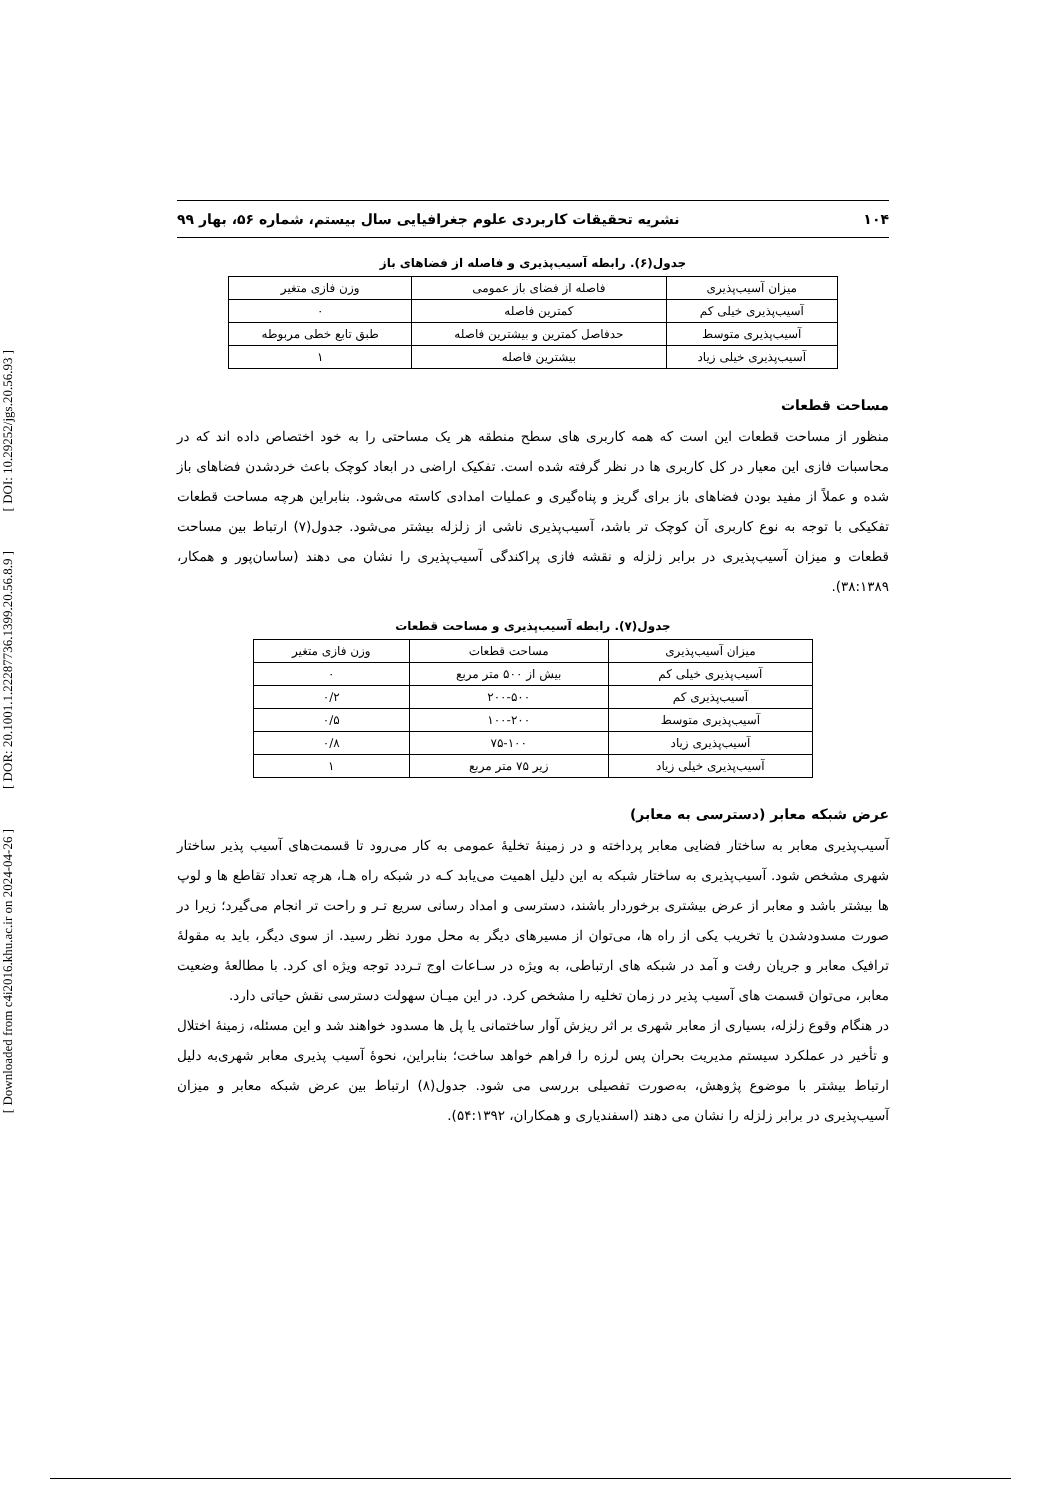[ DOI: 10.29252/jgs.20.56.93 ]
[ DOR: 20.1001.1.22287736.1399.20.56.8.9 ]
[ Downloaded from c4i2016.khu.ac.ir on 2024-04-26 ]
۱۰۴ نشریه تحقیقات کاربردی علوم جغرافیایی سال بیستم، شماره ۵۶، بهار ۹۹
جدول(۶). رابطه آسیب‌پذیری و فاصله از فضاهای باز
| میزان آسیب‌پذیری | فاصله از فضای باز عمومی | وزن فازی متغیر |
| آسیب‌پذیری خیلی کم | کمترین فاصله | ۰ |
| آسیب‌پذیری متوسط | حدفاصل کمترین و بیشترین فاصله | طبق تابع خطی مربوطه |
| آسیب‌پذیری خیلی زیاد | بیشترین فاصله | ۱ |
مساحت قطعات
منظور از مساحت قطعات این است که همه کاربری های سطح منطقه هر یک مساحتی را به خود اختصاص داده اند که در محاسبات فازی این معیار در کل کاربری ها در نظر گرفته شده است. تفکیک اراضی در ابعاد کوچک باعث خردشدن فضاهای باز شده و عملاً از مفید بودن فضاهای باز برای گریز و پناه‌گیری و عملیات امدادی کاسته می‌شود. بنابراین هرچه مساحت قطعات تفکیکی با توجه به نوع کاربری آن کوچک تر باشد، آسیب‌پذیری ناشی از زلزله بیشتر می‌شود. جدول(۷) ارتباط بین مساحت قطعات و میزان آسیب‌پذیری در برابر زلزله و نقشه فازی پراکندگی آسیب‌پذیری را نشان می دهند (ساسان‌پور و همکار، ۳۸:۱۳۸۹).
جدول(۷). رابطه آسیب‌پذیری و مساحت قطعات
| میزان آسیب‌پذیری | مساحت قطعات | وزن فازی متغیر |
| آسیب‌پذیری خیلی کم | بیش از ۵۰۰ متر مربع | ۰ |
| آسیب‌پذیری کم | ۲۰۰-۵۰۰ | ۰/۲ |
| آسیب‌پذیری متوسط | ۱۰۰-۲۰۰ | ۰/۵ |
| آسیب‌پذیری زیاد | ۷۵-۱۰۰ | ۰/۸ |
| آسیب‌پذیری خیلی زیاد | زیر ۷۵ متر مربع | ۱ |
عرض شبکه معابر (دسترسی به معابر)
آسیب‌پذیری معابر به ساختار فضایی معابر پرداخته و در زمینهٔ تخلیهٔ عمومی به کار می‌رود تا قسمت‌های آسیب پذیر ساختار شهری مشخص شود. آسیب‌پذیری به ساختار شبکه به این دلیل اهمیت می‌یابد کـه در شبکه راه هـا، هرچه تعداد تقاطع ها و لوپ ها بیشتر باشد و معابر از عرض بیشتری برخوردار باشند، دسترسی و امداد رسانی سریع تـر و راحت تر انجام می‌گیرد؛ زیرا در صورت مسدودشدن یا تخریب یکی از راه ها، می‌توان از مسیرهای دیگر به محل مورد نظر رسید. از سوی دیگر، باید به مقولهٔ ترافیک معابر و جریان رفت و آمد در شبکه های ارتباطی، به ویژه در سـاعات اوج تـردد توجه ویژه ای کرد. با مطالعهٔ وضعیت معابر، می‌توان قسمت های آسیب پذیر در زمان تخلیه را مشخص کرد. در این میـان سهولت دسترسی نقش حیاتی دارد.
در هنگام وقوع زلزله، بسیاری از معابر شهری بر اثر ریزش آوار ساختمانی یا پل ها مسدود خواهند شد و این مسئله، زمینهٔ اختلال و تأخیر در عملکرد سیستم مدیریت بحران پس لرزه را فراهم خواهد ساخت؛ بنابراین، نحوهٔ آسیب پذیری معابر شهری‌به دلیل ارتباط بیشتر با موضوع پژوهش، به‌صورت تفصیلی بررسی می شود. جدول(۸) ارتباط بین عرض شبکه معابر و میزان آسیب‌پذیری در برابر زلزله را نشان می دهند (اسفندیاری و همکاران، ۵۴:۱۳۹۲).